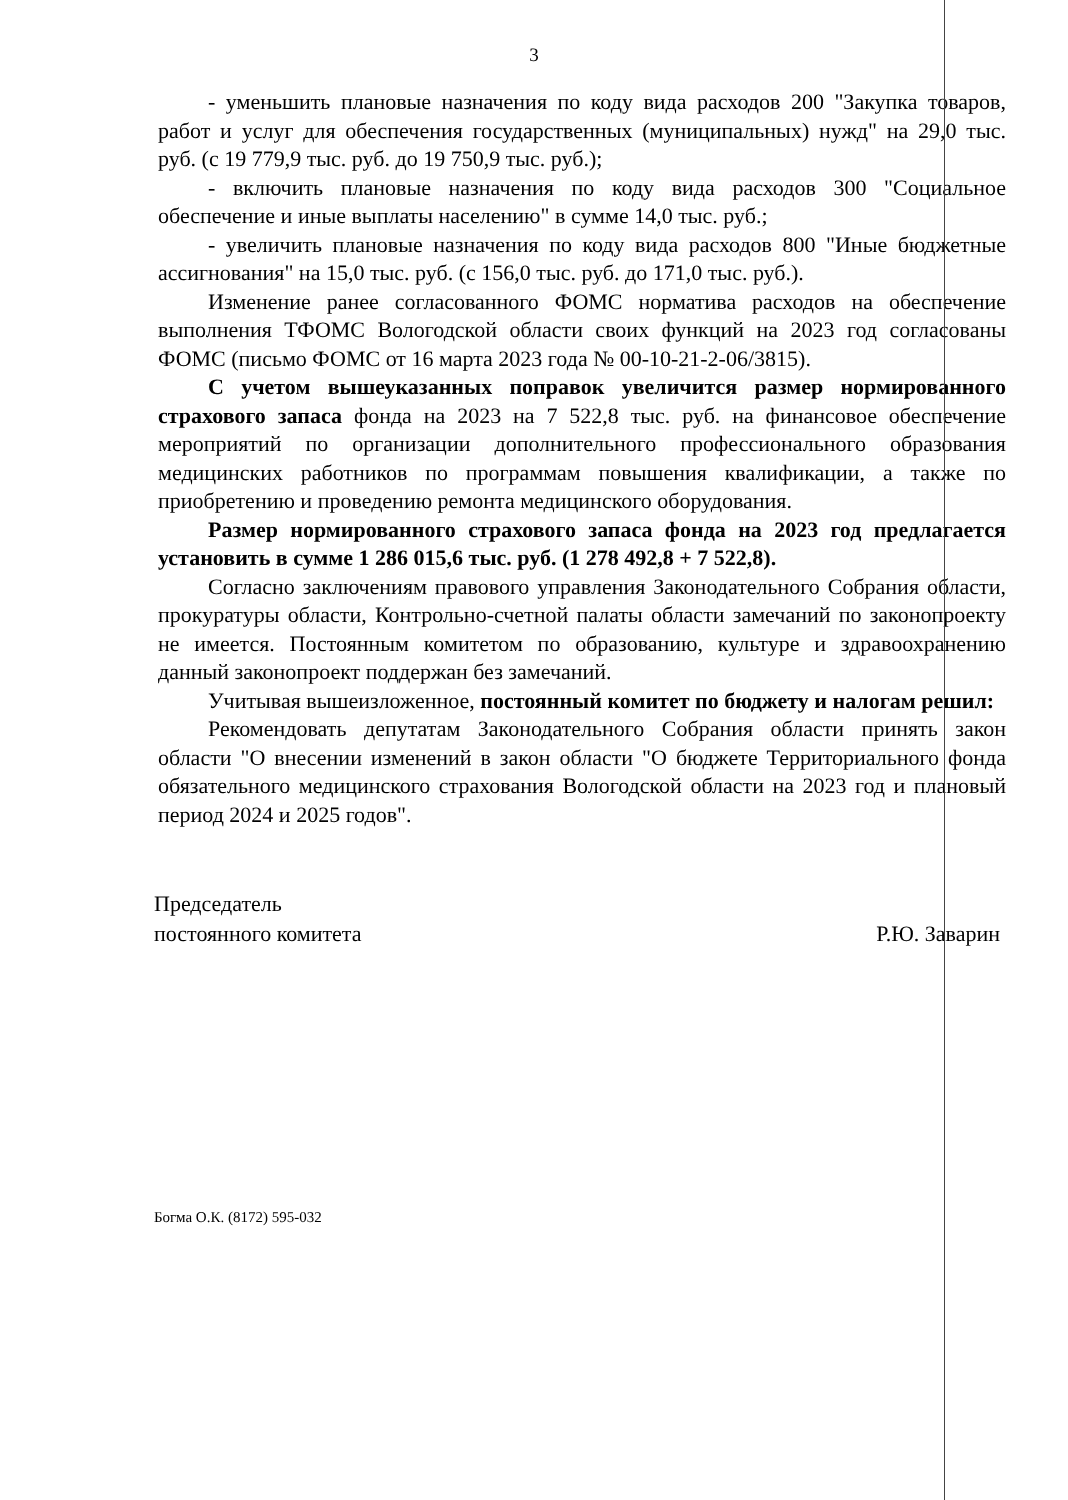3
- уменьшить плановые назначения по коду вида расходов 200 "Закупка товаров, работ и услуг для обеспечения государственных (муниципальных) нужд" на 29,0 тыс. руб. (с 19 779,9 тыс. руб. до 19 750,9 тыс. руб.);
- включить плановые назначения по коду вида расходов 300 "Социальное обеспечение и иные выплаты населению" в сумме 14,0 тыс. руб.;
- увеличить плановые назначения по коду вида расходов 800 "Иные бюджетные ассигнования" на 15,0 тыс. руб. (с 156,0 тыс. руб. до 171,0 тыс. руб.).
Изменение ранее согласованного ФОМС норматива расходов на обеспечение выполнения ТФОМС Вологодской области своих функций на 2023 год согласованы ФОМС (письмо ФОМС от 16 марта 2023 года № 00-10-21-2-06/3815).
С учетом вышеуказанных поправок увеличится размер нормированного страхового запаса фонда на 2023 на 7 522,8 тыс. руб. на финансовое обеспечение мероприятий по организации дополнительного профессионального образования медицинских работников по программам повышения квалификации, а также по приобретению и проведению ремонта медицинского оборудования.
Размер нормированного страхового запаса фонда на 2023 год предлагается установить в сумме 1 286 015,6 тыс. руб. (1 278 492,8 + 7 522,8).
Согласно заключениям правового управления Законодательного Собрания области, прокуратуры области, Контрольно-счетной палаты области замечаний по законопроекту не имеется. Постоянным комитетом по образованию, культуре и здравоохранению данный законопроект поддержан без замечаний.
Учитывая вышеизложенное, постоянный комитет по бюджету и налогам решил:
Рекомендовать депутатам Законодательного Собрания области принять закон области "О внесении изменений в закон области "О бюджете Территориального фонда обязательного медицинского страхования Вологодской области на 2023 год и плановый период 2024 и 2025 годов".
Председатель
постоянного комитета
Р.Ю. Заварин
Богма О.К. (8172) 595-032